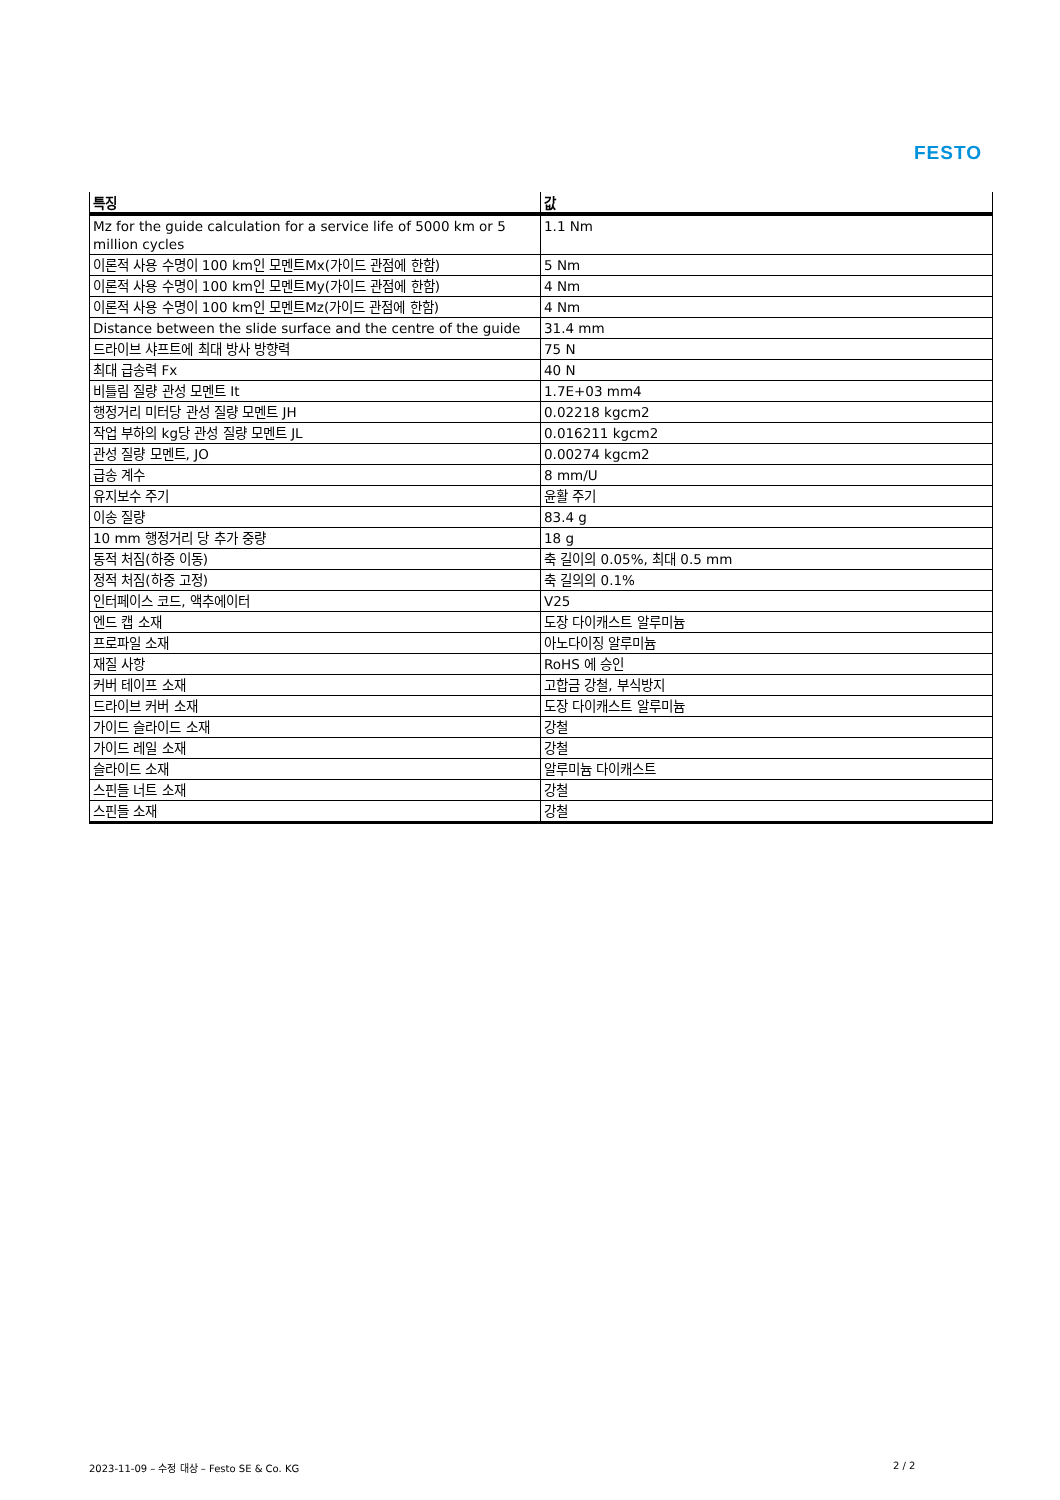FESTO
| 특징 | 값 |
| --- | --- |
| Mz for the guide calculation for a service life of 5000 km or 5 million cycles | 1.1 Nm |
| 이론적 사용 수명이 100 km인 모멘트Mx(가이드 관점에 한함) | 5 Nm |
| 이론적 사용 수명이 100 km인 모멘트My(가이드 관점에 한함) | 4 Nm |
| 이론적 사용 수명이 100 km인 모멘트Mz(가이드 관점에 한함) | 4 Nm |
| Distance between the slide surface and the centre of the guide | 31.4 mm |
| 드라이브 샤프트에 최대 방사 방향력 | 75 N |
| 최대 급송력 Fx | 40 N |
| 비틀림 질량 관성 모멘트 It | 1.7E+03 mm4 |
| 행정거리 미터당 관성 질량 모멘트 JH | 0.02218 kgcm2 |
| 작업 부하의 kg당 관성 질량 모멘트 JL | 0.016211 kgcm2 |
| 관성 질량 모멘트, JO | 0.00274 kgcm2 |
| 급송 계수 | 8 mm/U |
| 유지보수 주기 | 윤활 주기 |
| 이송 질량 | 83.4 g |
| 10 mm 행정거리 당 추가 중량 | 18 g |
| 동적 처짐(하중 이동) | 축 길이의 0.05%, 최대 0.5 mm |
| 정적 처짐(하중 고정) | 축 길의의 0.1% |
| 인터페이스 코드, 액추에이터 | V25 |
| 엔드 캡 소재 | 도장 다이캐스트 알루미늄 |
| 프로파일 소재 | 아노다이징 알루미늄 |
| 재질 사항 | RoHS 에 승인 |
| 커버 테이프 소재 | 고합금 강철, 부식방지 |
| 드라이브 커버 소재 | 도장 다이캐스트 알루미늄 |
| 가이드 슬라이드 소재 | 강철 |
| 가이드 레일 소재 | 강철 |
| 슬라이드 소재 | 알루미늄 다이캐스트 |
| 스핀들 너트 소재 | 강철 |
| 스핀들 소재 | 강철 |
2023-11-09 – 수정 대상 – Festo SE & Co. KG
2 / 2